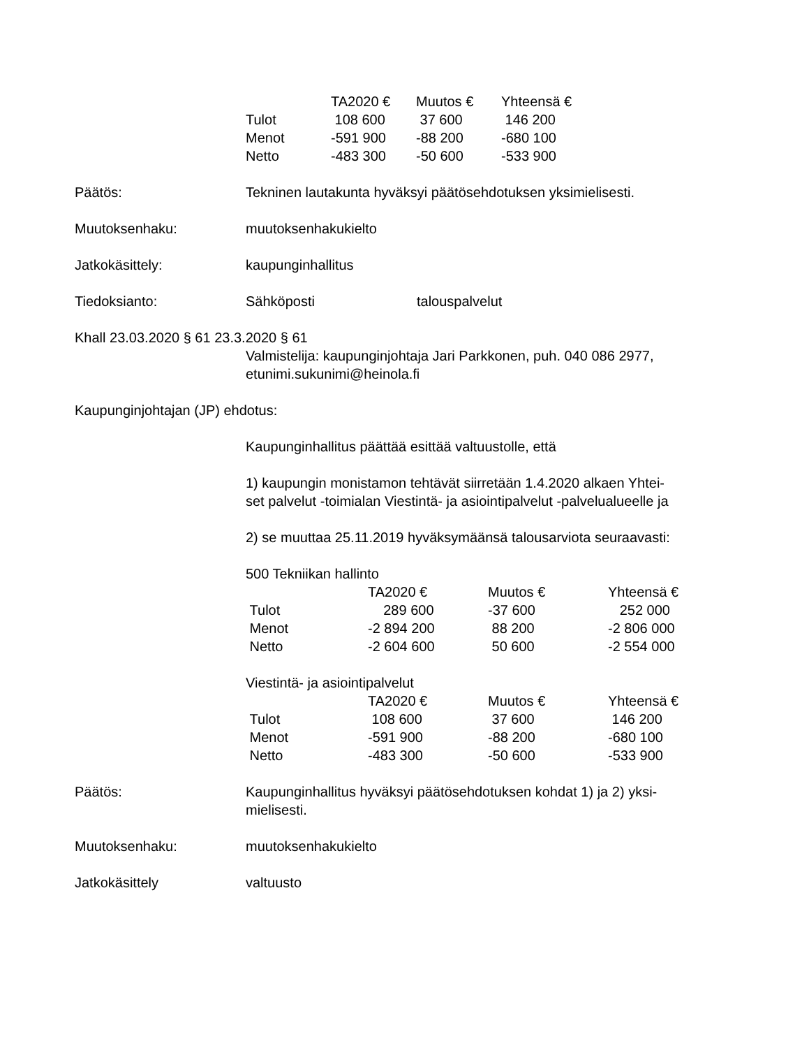| | TA2020 € | Muutos € | Yhteensä € |
| --- | --- | --- | --- |
| Tulot | 108 600 | 37 600 | 146 200 |
| Menot | -591 900 | -88 200 | -680 100 |
| Netto | -483 300 | -50 600 | -533 900 |
Päätös: Tekninen lautakunta hyväksyi päätösehdotuksen yksimielisesti.
Muutoksenhaku: muutoksenhakukielto
Jatkokäsittely: kaupunginhallitus
Tiedoksianto: Sähköposti talouspalvelut
Khall 23.03.2020 § 61 23.3.2020 § 61
Valmistelija: kaupunginjohtaja Jari Parkkonen, puh. 040 086 2977,
etunimi.sukunimi@heinola.fi
Kaupunginjohtajan (JP) ehdotus:
Kaupunginhallitus päättää esittää valtuustolle, että
1) kaupungin monistamon tehtävät siirretään 1.4.2020 alkaen Yhtei-
set palvelut -toimialan Viestintä- ja asiointipalvelut -palvelualueelle ja
2) se muuttaa 25.11.2019 hyväksymäänsä talousarviota seuraavasti:
500 Tekniikan hallinto
| | TA2020 € | Muutos € | Yhteensä € |
| --- | --- | --- | --- |
| Tulot | 289 600 | -37 600 | 252 000 |
| Menot | -2 894 200 | 88 200 | -2 806 000 |
| Netto | -2 604 600 | 50 600 | -2 554 000 |
Viestintä- ja asiointipalvelut
| | TA2020 € | Muutos € | Yhteensä € |
| --- | --- | --- | --- |
| Tulot | 108 600 | 37 600 | 146 200 |
| Menot | -591 900 | -88 200 | -680 100 |
| Netto | -483 300 | -50 600 | -533 900 |
Päätös: Kaupunginhallitus hyväksyi päätösehdotuksen kohdat 1) ja 2) yksi-
mielisesti.
Muutoksenhaku: muutoksenhakukielto
Jatkokäsittely valtuusto